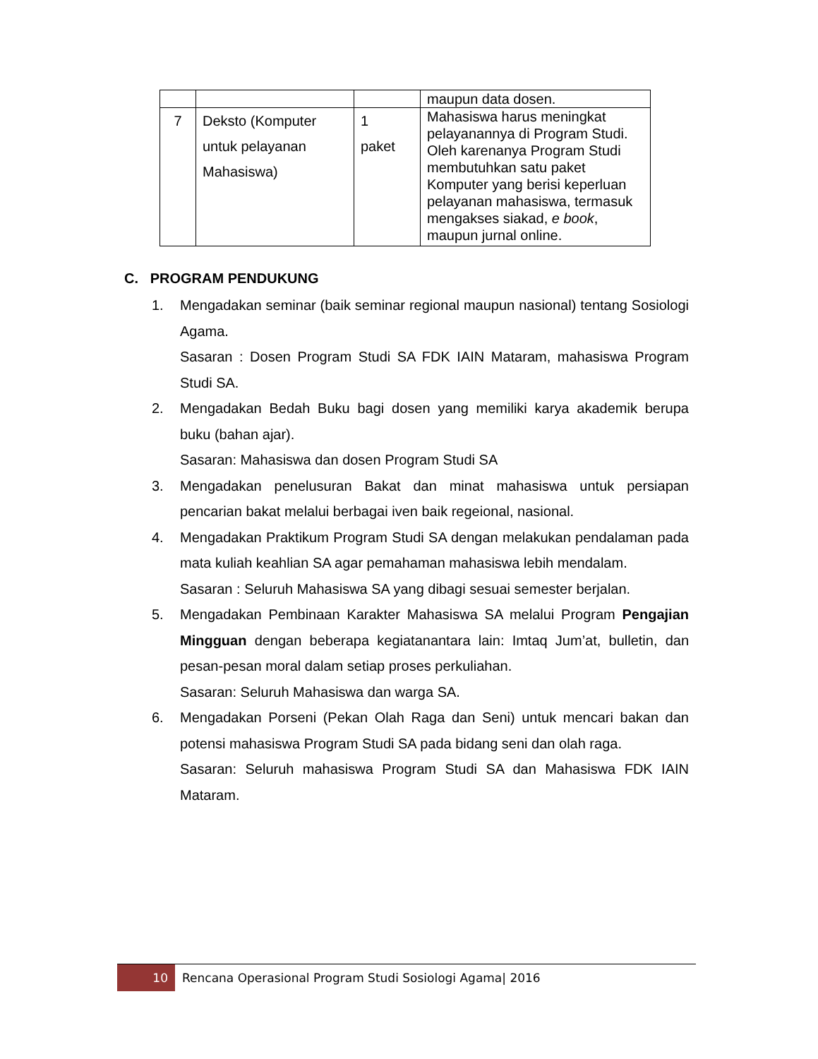| | | | maupun data dosen. |
| 7 | Deksto (Komputer untuk pelayanan Mahasiswa) | 1 paket | Mahasiswa harus meningkat pelayanannya di Program Studi. Oleh karenanya Program Studi membutuhkan satu paket Komputer yang berisi keperluan pelayanan mahasiswa, termasuk mengakses siakad, e book , maupun jurnal online. |
C. PROGRAM PENDUKUNG
1. Mengadakan seminar (baik seminar regional maupun nasional) tentang Sosiologi Agama.
Sasaran : Dosen Program Studi SA FDK IAIN Mataram, mahasiswa Program Studi SA.
2. Mengadakan Bedah Buku bagi dosen yang memiliki karya akademik berupa buku (bahan ajar).
Sasaran: Mahasiswa dan dosen Program Studi SA
3. Mengadakan penelusuran Bakat dan minat mahasiswa untuk persiapan pencarian bakat melalui berbagai iven baik regeional, nasional.
4. Mengadakan Praktikum Program Studi SA dengan melakukan pendalaman pada mata kuliah keahlian SA agar pemahaman mahasiswa lebih mendalam.
Sasaran : Seluruh Mahasiswa SA yang dibagi sesuai semester berjalan.
5. Mengadakan Pembinaan Karakter Mahasiswa SA melalui Program Pengajian Mingguan dengan beberapa kegiatanantara lain: Imtaq Jum’at, bulletin, dan pesan-pesan moral dalam setiap proses perkuliahan.
Sasaran: Seluruh Mahasiswa dan warga SA.
6. Mengadakan Porseni (Pekan Olah Raga dan Seni) untuk mencari bakan dan potensi mahasiswa Program Studi SA pada bidang seni dan olah raga.
Sasaran: Seluruh mahasiswa Program Studi SA dan Mahasiswa FDK IAIN Mataram.
10
Rencana Operasional Program Studi Sosiologi Agama| 2016